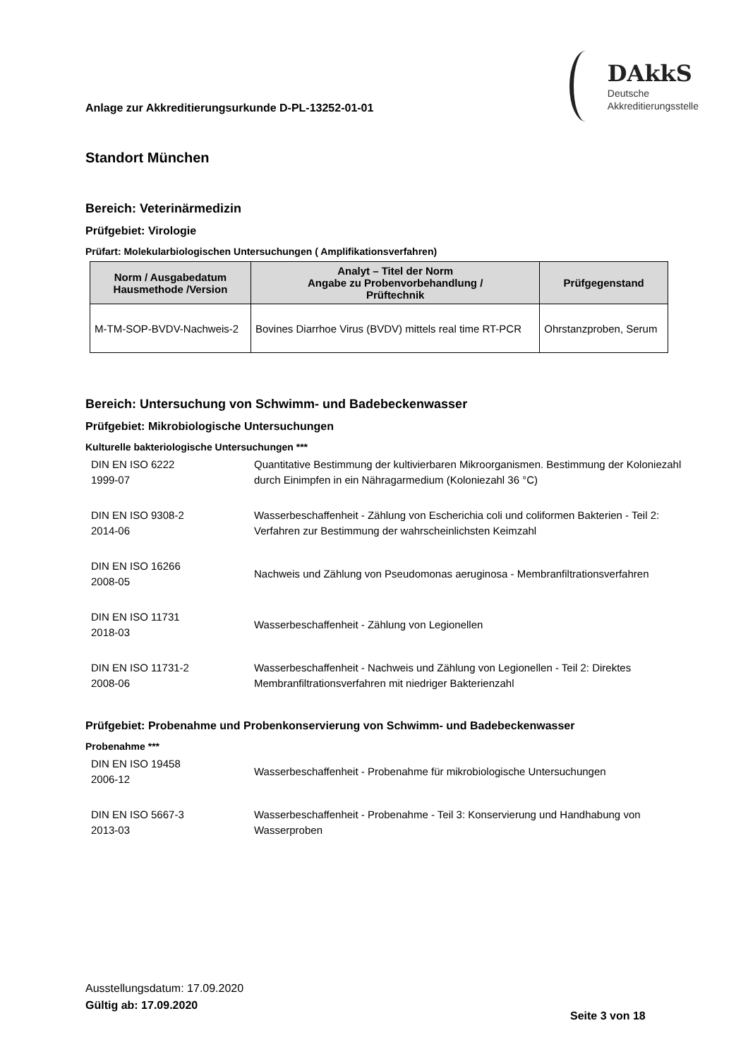Anlage zur Akkreditierungsurkunde D-PL-13252-01-01
DAkkS
Deutsche
Akkreditierungsstelle
Standort München
Bereich: Veterinärmedizin
Prüfgebiet: Virologie
Prüfart: Molekularbiologischen Untersuchungen ( Amplifikationsverfahren)
| Norm / Ausgabedatum Hausmethode /Version | Analyt – Titel der Norm Angabe zu Probenvorbehandlung / Prüftechnik | Prüfgegenstand |
| --- | --- | --- |
| M-TM-SOP-BVDV-Nachweis-2 | Bovines Diarrhoe Virus (BVDV) mittels real time RT-PCR | Ohrstanzproben, Serum |
Bereich: Untersuchung von Schwimm- und Badebeckenwasser
Prüfgebiet: Mikrobiologische Untersuchungen
Kulturelle bakteriologische Untersuchungen ***
| DIN EN ISO 6222 1999-07 | Quantitative Bestimmung der kultivierbaren Mikroorganismen. Bestimmung der Koloniezahl durch Einimpfen in ein Nähragarmedium (Koloniezahl 36 °C) |
| DIN EN ISO 9308-2 2014-06 | Wasserbeschaffenheit - Zählung von Escherichia coli und coliformen Bakterien - Teil 2: Verfahren zur Bestimmung der wahrscheinlichsten Keimzahl |
| DIN EN ISO 16266 2008-05 | Nachweis und Zählung von Pseudomonas aeruginosa - Membranfiltrationsverfahren |
| DIN EN ISO 11731 2018-03 | Wasserbeschaffenheit - Zählung von Legionellen |
| DIN EN ISO 11731-2 2008-06 | Wasserbeschaffenheit - Nachweis und Zählung von Legionellen - Teil 2: Direktes Membranfiltrationsverfahren mit niedriger Bakterienzahl |
Prüfgebiet: Probenahme und Probenkonservierung von Schwimm- und Badebeckenwasser
Probenahme ***
| DIN EN ISO 19458 2006-12 | Wasserbeschaffenheit - Probenahme für mikrobiologische Untersuchungen |
| DIN EN ISO 5667-3 2013-03 | Wasserbeschaffenheit - Probenahme - Teil 3: Konservierung und Handhabung von Wasserproben |
Ausstellungsdatum: 17.09.2020
Gültig ab: 17.09.2020
Seite 3 von 18